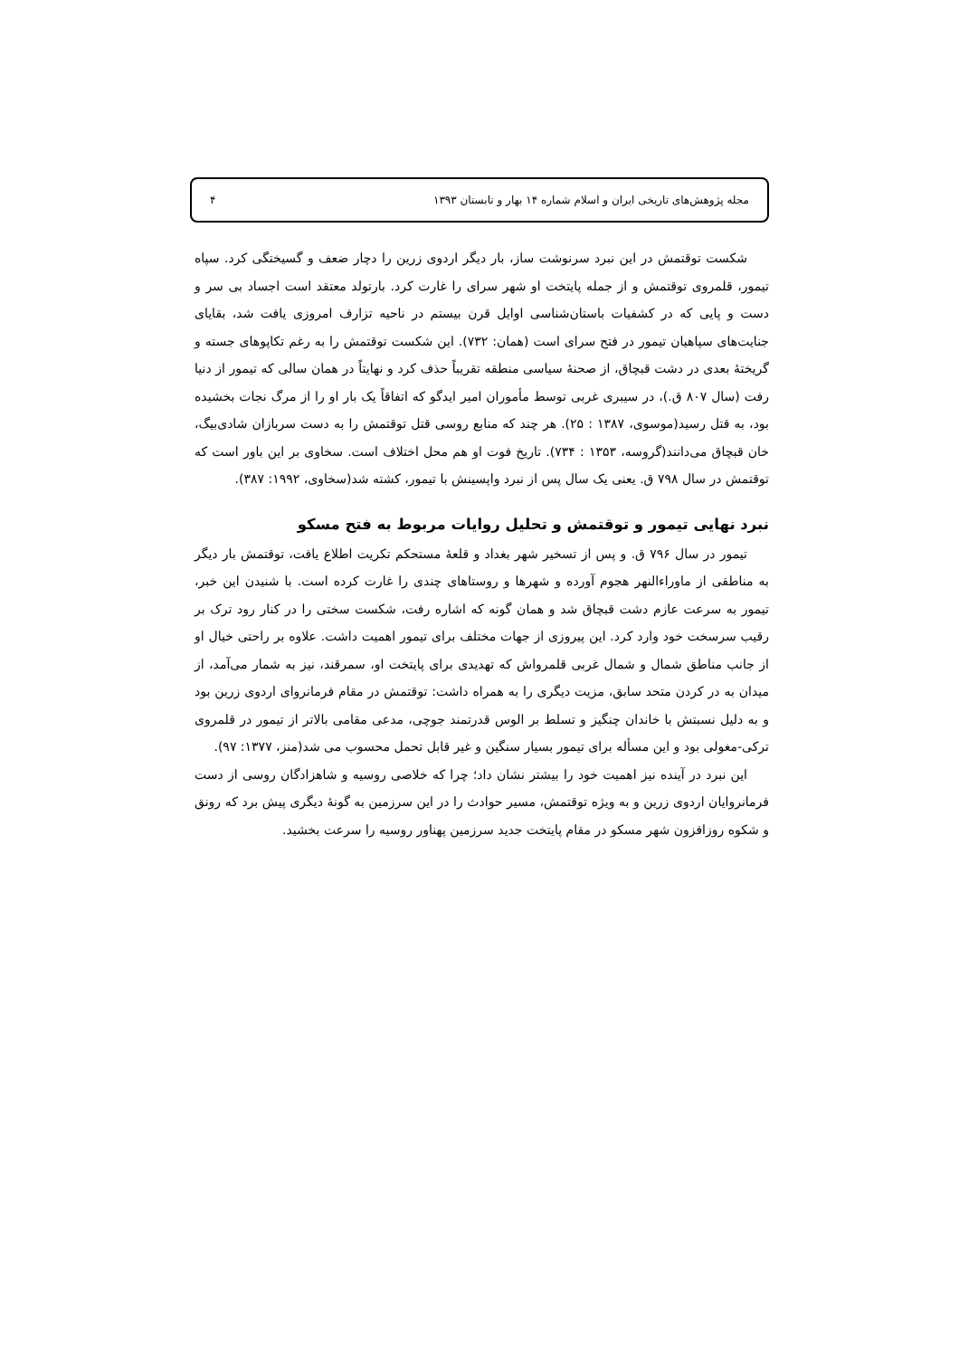مجله پژوهش‌های تاریخی ایران و اسلام شماره ۱۴ بهار و تابستان ۱۳۹۳ ۴
شکست توقتمش در این نبرد سرنوشت ساز، بار دیگر اردوی زرین را دچار ضعف و گسیختگی کرد. سپاه تیمور، قلمروی توقتمش و از جمله پایتخت او شهر سرای را غارت کرد. بارتولد معتقد است اجساد بی سر و دست و پایی که در کشفیات باستان‌شناسی اوایل قرن بیستم در ناحیه تزارف امروزی یافت شد، بقایای جنایت‌های سپاهیان تیمور در فتح سرای است (همان: ۷۳۲). این شکست توقتمش را به رغم تکاپوهای جسته و گریختهٔ بعدی در دشت قبچاق، از صحنهٔ سیاسی منطقه تقریباً حذف کرد و نهایتاً در همان سالی که تیمور از دنیا رفت (سال ۸۰۷ ق.)، در سیبری غربی توسط مأموران امیر ایدگو که اتفاقاً یک بار او را از مرگ نجات بخشیده بود، به قتل رسید(موسوی، ۱۳۸۷ : ۲۵). هر چند که منابع روسی قتل توقتمش را به دست سربازان شادی‌بیگ، خان قبچاق می‌دانند(گروسه، ۱۳۵۳ : ۷۳۴). تاریخ فوت او هم محل اختلاف است. سخاوی بر این باور است که توقتمش در سال ۷۹۸ ق. یعنی یک سال پس از نبرد واپسینش با تیمور، کشته شد(سخاوی، ۱۹۹۲: ۳۸۷).
نبرد نهایی تیمور و توقتمش و تحلیل روایات مربوط به فتح مسکو
تیمور در سال ۷۹۶ ق. و پس از تسخیر شهر بغداد و قلعهٔ مستحکم تکریت اطلاع یافت، توقتمش بار دیگر به مناطقی از ماوراءالنهر هجوم آورده و شهرها و روستاهای چندی را غارت کرده است. با شنیدن این خبر، تیمور به سرعت عازم دشت قبچاق شد و همان گونه که اشاره رفت، شکست سختی را در کنار رود ترک بر رقیب سرسخت خود وارد کرد. این پیروزی از جهات مختلف برای تیمور اهمیت داشت. علاوه بر راحتی خیال او از جانب مناطق شمال و شمال غربی قلمرواش که تهدیدی برای پایتخت او، سمرقند، نیز به شمار می‌آمد، از میدان به در کردن متحد سابق، مزیت دیگری را به همراه داشت: توقتمش در مقام فرمانروای اردوی زرین بود و به دلیل نسبتش با خاندان چنگیز و تسلط بر الوس قدرتمند جوچی، مدعی مقامی بالاتر از تیمور در قلمروی ترکی-مغولی بود و این مسأله برای تیمور بسیار سنگین و غیر قابل تحمل محسوب می شد(منز، ۱۳۷۷: ۹۷).
این نبرد در آینده نیز اهمیت خود را بیشتر نشان داد؛ چرا که خلاصی روسیه و شاهزادگان روسی از دست فرمانروایان اردوی زرین و به ویژه توقتمش، مسیر حوادث را در این سرزمین به گونهٔ دیگری پیش برد که رونق و شکوه روزافزون شهر مسکو در مقام پایتخت جدید سرزمین پهناور روسیه را سرعت بخشید.